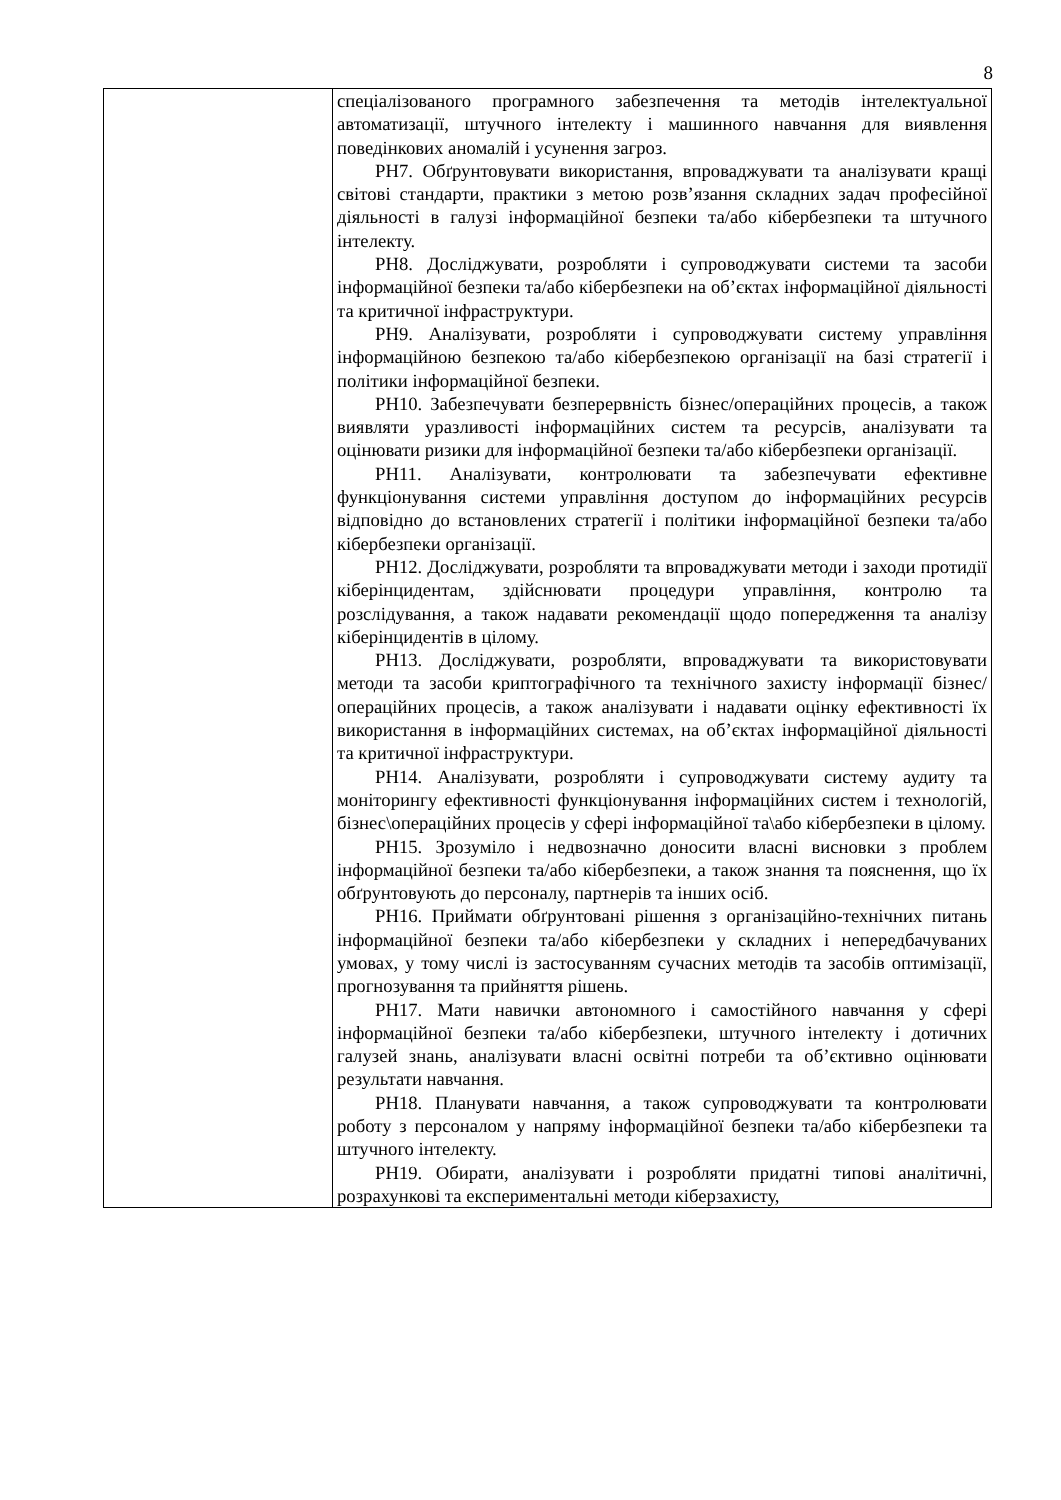8
| | спеціалізованого програмного забезпечення та методів інтелектуальної автоматизації, штучного інтелекту і машинного навчання для виявлення поведінкових аномалій і усунення загроз. РН7. Обґрунтовувати використання, впроваджувати та аналізувати кращі світові стандарти, практики з метою розв’язання складних задач професійної діяльності в галузі інформаційної безпеки та/або кібербезпеки та штучного інтелекту. РН8. Досліджувати, розробляти і супроводжувати системи та засоби інформаційної безпеки та/або кібербезпеки на об’єктах інформаційної діяльності та критичної інфраструктури. РН9. Аналізувати, розробляти і супроводжувати систему управління інформаційною безпекою та/або кібербезпекою організації на базі стратегії і політики інформаційної безпеки. РН10. Забезпечувати безперервність бізнес/операційних процесів, а також виявляти уразливості інформаційних систем та ресурсів, аналізувати та оцінювати ризики для інформаційної безпеки та/або кібербезпеки організації. РН11. Аналізувати, контролювати та забезпечувати ефективне функціонування системи управління доступом до інформаційних ресурсів відповідно до встановлених стратегії і політики інформаційної безпеки та/або кібербезпеки організації. РН12. Досліджувати, розробляти та впроваджувати методи і заходи протидії кіберінцидентам, здійснювати процедури управління, контролю та розслідування, а також надавати рекомендації щодо попередження та аналізу кіберінцидентів в цілому. РН13. Досліджувати, розробляти, впроваджувати та використовувати методи та засоби криптографічного та технічного захисту інформації бізнес/операційних процесів, а також аналізувати і надавати оцінку ефективності їх використання в інформаційних системах, на об’єктах інформаційної діяльності та критичної інфраструктури. РН14. Аналізувати, розробляти і супроводжувати систему аудиту та моніторингу ефективності функціонування інформаційних систем і технологій, бізнес\операційних процесів у сфері інформаційної та\або кібербезпеки в цілому. РН15. Зрозуміло і недвозначно доносити власні висновки з проблем інформаційної безпеки та/або кібербезпеки, а також знання та пояснення, що їх обґрунтовують до персоналу, партнерів та інших осіб. РН16. Приймати обґрунтовані рішення з організаційно-технічних питань інформаційної безпеки та/або кібербезпеки у складних і непередбачуваних умовах, у тому числі із застосуванням сучасних методів та засобів оптимізації, прогнозування та прийняття рішень. РН17. Мати навички автономного і самостійного навчання у сфері інформаційної безпеки та/або кібербезпеки, штучного інтелекту і дотичних галузей знань, аналізувати власні освітні потреби та об’єктивно оцінювати результати навчання. РН18. Планувати навчання, а також супроводжувати та контролювати роботу з персоналом у напряму інформаційної безпеки та/або кібербезпеки та штучного інтелекту. РН19. Обирати, аналізувати і розробляти придатні типові аналітичні, розрахункові та експериментальні методи кіберзахисту, |